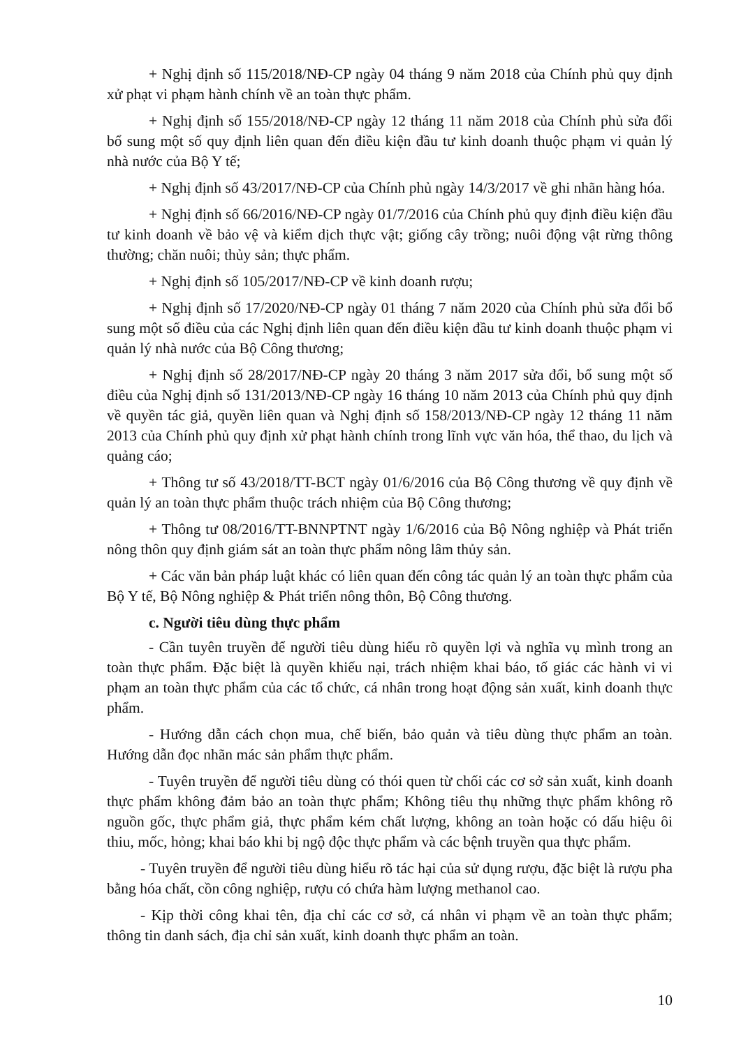+ Nghị định số 115/2018/NĐ-CP ngày 04 tháng 9 năm 2018 của Chính phủ quy định xử phạt vi phạm hành chính về an toàn thực phẩm.
+ Nghị định số 155/2018/NĐ-CP ngày 12 tháng 11 năm 2018 của Chính phủ sửa đổi bổ sung một số quy định liên quan đến điều kiện đầu tư kinh doanh thuộc phạm vi quản lý nhà nước của Bộ Y tế;
+ Nghị định số 43/2017/NĐ-CP của Chính phủ ngày 14/3/2017 về ghi nhãn hàng hóa.
+ Nghị định số 66/2016/NĐ-CP ngày 01/7/2016 của Chính phủ quy định điều kiện đầu tư kinh doanh về bảo vệ và kiểm dịch thực vật; giống cây trồng; nuôi động vật rừng thông thường; chăn nuôi; thủy sản; thực phẩm.
+ Nghị định số 105/2017/NĐ-CP về kinh doanh rượu;
+ Nghị định số 17/2020/NĐ-CP ngày 01 tháng 7 năm 2020 của Chính phủ sửa đổi bổ sung một số điều của các Nghị định liên quan đến điều kiện đầu tư kinh doanh thuộc phạm vi quản lý nhà nước của Bộ Công thương;
+ Nghị định số 28/2017/NĐ-CP ngày 20 tháng 3 năm 2017 sửa đổi, bổ sung một số điều của Nghị định số 131/2013/NĐ-CP ngày 16 tháng 10 năm 2013 của Chính phủ quy định về quyền tác giả, quyền liên quan và Nghị định số 158/2013/NĐ-CP ngày 12 tháng 11 năm 2013 của Chính phủ quy định xử phạt hành chính trong lĩnh vực văn hóa, thể thao, du lịch và quảng cáo;
+ Thông tư số 43/2018/TT-BCT ngày 01/6/2016 của Bộ Công thương về quy định về quản lý an toàn thực phẩm thuộc trách nhiệm của Bộ Công thương;
+ Thông tư 08/2016/TT-BNNPTNT ngày 1/6/2016 của Bộ Nông nghiệp và Phát triển nông thôn quy định giám sát an toàn thực phẩm nông lâm thủy sản.
+ Các văn bản pháp luật khác có liên quan đến công tác quản lý an toàn thực phẩm của Bộ Y tế, Bộ Nông nghiệp & Phát triển nông thôn, Bộ Công thương.
c. Người tiêu dùng thực phẩm
- Cần tuyên truyền để người tiêu dùng hiểu rõ quyền lợi và nghĩa vụ mình trong an toàn thực phẩm. Đặc biệt là quyền khiếu nại, trách nhiệm khai báo, tố giác các hành vi vi phạm an toàn thực phẩm của các tổ chức, cá nhân trong hoạt động sản xuất, kinh doanh thực phẩm.
- Hướng dẫn cách chọn mua, chế biến, bảo quản và tiêu dùng thực phẩm an toàn. Hướng dẫn đọc nhãn mác sản phẩm thực phẩm.
- Tuyên truyền để người tiêu dùng có thói quen từ chối các cơ sở sản xuất, kinh doanh thực phẩm không đảm bảo an toàn thực phẩm; Không tiêu thụ những thực phẩm không rõ nguồn gốc, thực phẩm giả, thực phẩm kém chất lượng, không an toàn hoặc có dấu hiệu ôi thiu, mốc, hỏng; khai báo khi bị ngộ độc thực phẩm và các bệnh truyền qua thực phẩm.
- Tuyên truyền để người tiêu dùng hiểu rõ tác hại của sử dụng rượu, đặc biệt là rượu pha bằng hóa chất, cồn công nghiệp, rượu có chứa hàm lượng methanol cao.
- Kịp thời công khai tên, địa chỉ các cơ sở, cá nhân vi phạm về an toàn thực phẩm; thông tin danh sách, địa chỉ sản xuất, kinh doanh thực phẩm an toàn.
10